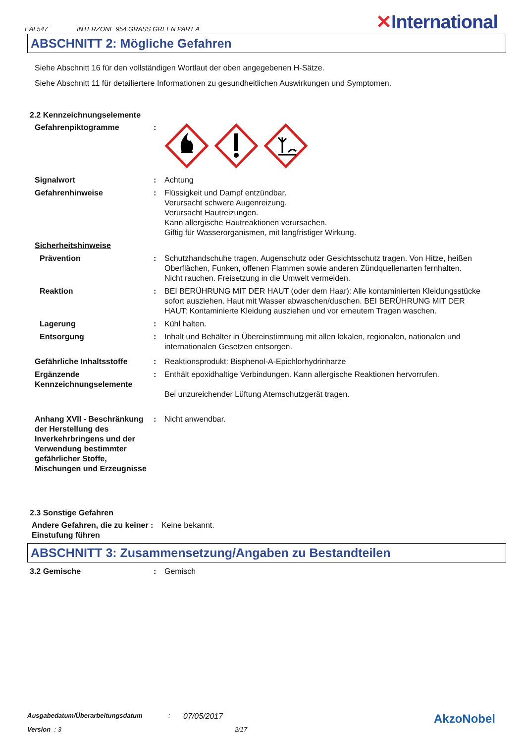EAL547 INTERZONE 954 GRASS GREEN PART A ✕International
ABSCHNITT 2: Mögliche Gefahren
Siehe Abschnitt 16 für den vollständigen Wortlaut der oben angegebenen H-Sätze.
Siehe Abschnitt 11 für detailiertere Informationen zu gesundheitlichen Auswirkungen und Symptomen.
2.2 Kennzeichnungselemente
Gefahrenpiktogramme :
Signalwort : Achtung
Gefahrenhinweise : Flüssigkeit und Dampf entzündbar.
Verursacht schwere Augenreizung.
Verursacht Hautreizungen.
Kann allergische Hautreaktionen verursachen.
Giftig für Wasserorganismen, mit langfristiger Wirkung.
Sicherheitshinweise
Prävention : Schutzhandschuhe tragen. Augenschutz oder Gesichtsschutz tragen. Von Hitze, heißen Oberflächen, Funken, offenen Flammen sowie anderen Zündquellenarten fernhalten. Nicht rauchen. Freisetzung in die Umwelt vermeiden.
Reaktion : BEI BERÜHRUNG MIT DER HAUT (oder dem Haar): Alle kontaminierten Kleidungsstücke sofort ausziehen. Haut mit Wasser abwaschen/duschen. BEI BERÜHRUNG MIT DER HAUT: Kontaminierte Kleidung ausziehen und vor erneutem Tragen waschen.
Lagerung : Kühl halten.
Entsorgung : Inhalt und Behälter in Übereinstimmung mit allen lokalen, regionalen, nationalen und internationalen Gesetzen entsorgen.
Gefährliche Inhaltsstoffe : Reaktionsprodukt: Bisphenol-A-Epichlorhydrinharze
Ergänzende Kennzeichnungselemente
: Enthält epoxidhaltige Verbindungen. Kann allergische Reaktionen hervorrufen.
Bei unzureichender Lüftung Atemschutzgerät tragen.
Anhang XVII - Beschränkung der Herstellung des Inverkehrbringens und der Verwendung bestimmter gefährlicher Stoffe, Mischungen und Erzeugnisse
: Nicht anwendbar.
2.3 Sonstige Gefahren
Andere Gefahren, die zu keiner Einstufung führen
: Keine bekannt.
ABSCHNITT 3: Zusammensetzung/Angaben zu Bestandteilen
3.2 Gemische : Gemisch
Ausgabedatum/Überarbeitungsdatum: 07/05/2017 AkzoNobel
Version : 3 2/17